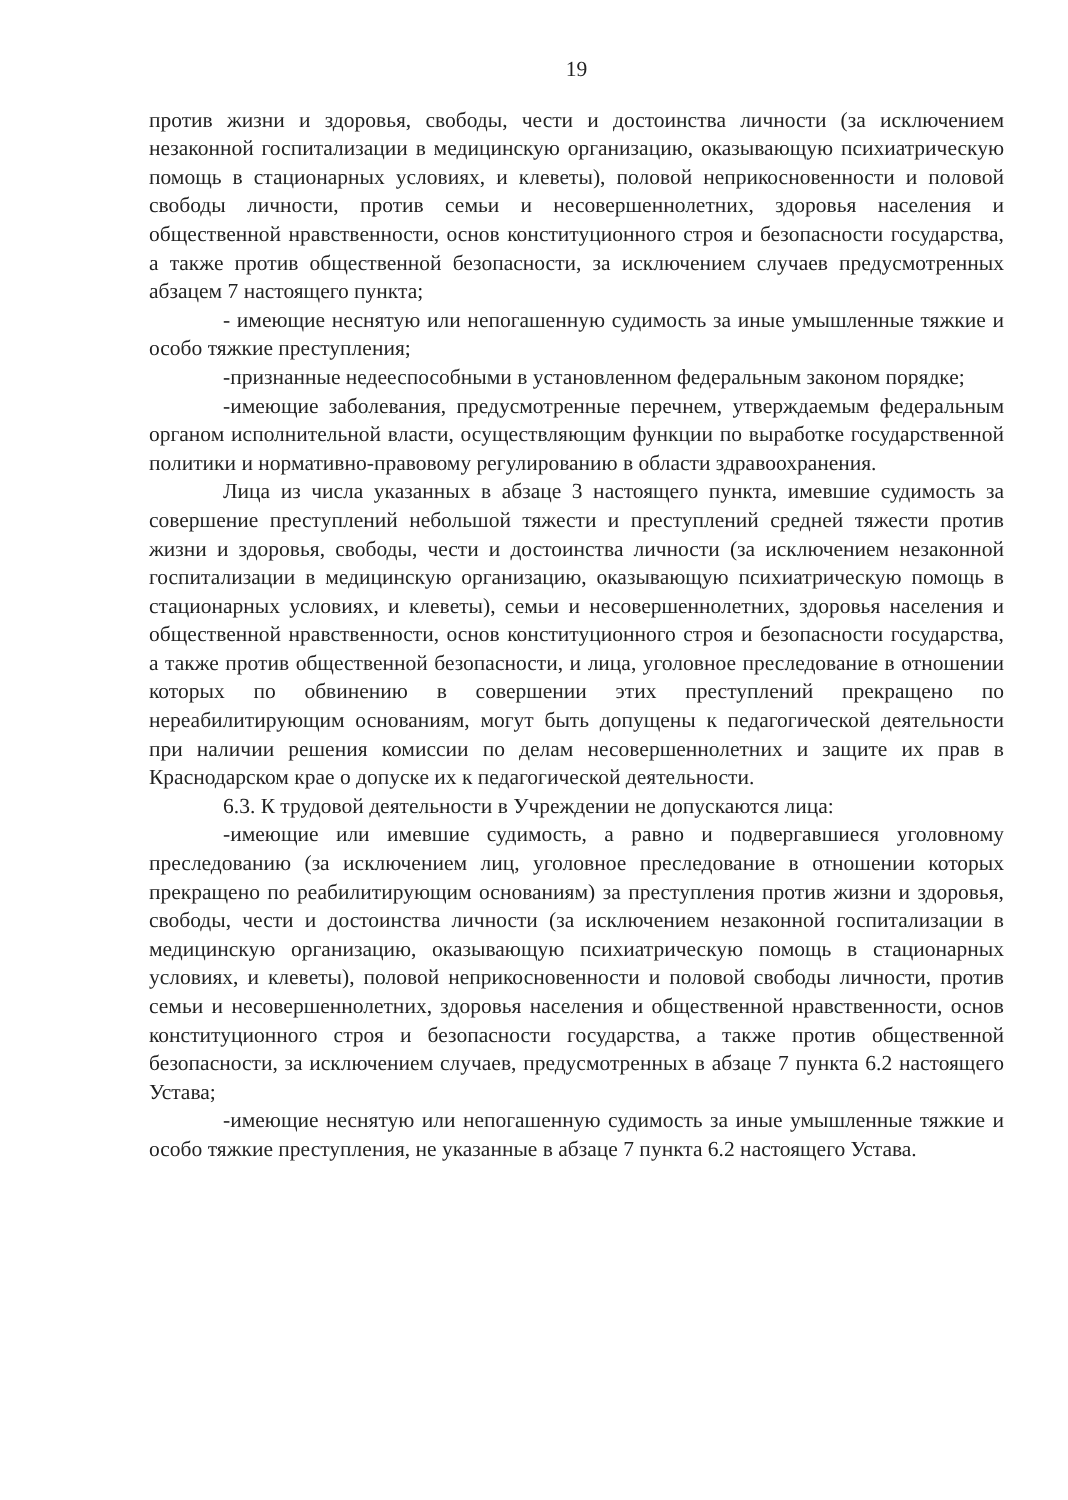19
против жизни и здоровья, свободы, чести и достоинства личности (за исключением незаконной госпитализации в медицинскую организацию, оказывающую психиатрическую помощь в стационарных условиях, и клеветы), половой неприкосновенности и половой свободы личности, против семьи и несовершеннолетних, здоровья населения и общественной нравственности, основ конституционного строя и безопасности государства, а также против общественной безопасности, за исключением случаев предусмотренных абзацем 7 настоящего пункта;
- имеющие неснятую или непогашенную судимость за иные умышленные тяжкие и особо тяжкие преступления;
-признанные недееспособными в установленном федеральным законом порядке;
-имеющие заболевания, предусмотренные перечнем, утверждаемым федеральным органом исполнительной власти, осуществляющим функции по выработке государственной политики и нормативно-правовому регулированию в области здравоохранения.
Лица из числа указанных в абзаце 3 настоящего пункта, имевшие судимость за совершение преступлений небольшой тяжести и преступлений средней тяжести против жизни и здоровья, свободы, чести и достоинства личности (за исключением незаконной госпитализации в медицинскую организацию, оказывающую психиатрическую помощь в стационарных условиях, и клеветы), семьи и несовершеннолетних, здоровья населения и общественной нравственности, основ конституционного строя и безопасности государства, а также против общественной безопасности, и лица, уголовное преследование в отношении которых по обвинению в совершении этих преступлений прекращено по нереабилитирующим основаниям, могут быть допущены к педагогической деятельности при наличии решения комиссии по делам несовершеннолетних и защите их прав в Краснодарском крае о допуске их к педагогической деятельности.
6.3. К трудовой деятельности в Учреждении не допускаются лица:
-имеющие или имевшие судимость, а равно и подвергавшиеся уголовному преследованию (за исключением лиц, уголовное преследование в отношении которых прекращено по реабилитирующим основаниям) за преступления против жизни и здоровья, свободы, чести и достоинства личности (за исключением незаконной госпитализации в медицинскую организацию, оказывающую психиатрическую помощь в стационарных условиях, и клеветы), половой неприкосновенности и половой свободы личности, против семьи и несовершеннолетних, здоровья населения и общественной нравственности, основ конституционного строя и безопасности государства, а также против общественной безопасности, за исключением случаев, предусмотренных в абзаце 7 пункта 6.2 настоящего Устава;
-имеющие неснятую или непогашенную судимость за иные умышленные тяжкие и особо тяжкие преступления, не указанные в абзаце 7 пункта 6.2 настоящего Устава.